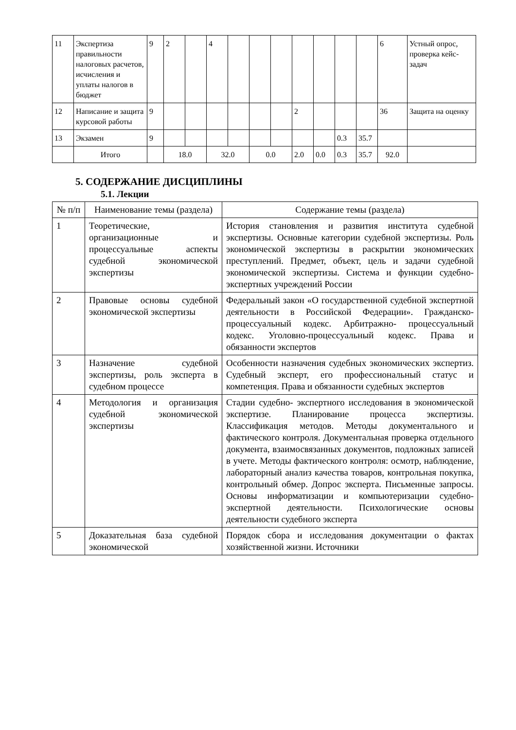| 11 | Экспертиза правильности налоговых расчетов, исчисления и уплаты налогов в бюджет | 9 | 2 | | 4 | | | | | | | | 6 | Устный опрос, проверка кейс-задач |
| 12 | Написание и защита курсовой работы | 9 | | | | | | | 2 | | | | 36 | Защита на оценку |
| 13 | Экзамен | 9 | | | | | | | | | 0.3 | 35.7 | | |
| | Итого | | 18.0 | | 32.0 | | 0.0 | | 2.0 | 0.0 | 0.3 | 35.7 | 92.0 | |
5. СОДЕРЖАНИЕ ДИСЦИПЛИНЫ
5.1. Лекции
| № п/п | Наименование темы (раздела) | Содержание темы (раздела) |
| --- | --- | --- |
| 1 | Теоретические, организационные и процессуальные аспекты судебной экономической экспертизы | История становления и развития института судебной экспертизы. Основные категории судебной экспертизы. Роль экономической экспертизы в раскрытии экономических преступлений. Предмет, объект, цель и задачи судебной экономической экспертизы. Система и функции судебно-экспертных учреждений России |
| 2 | Правовые основы судебной экономической экспертизы | Федеральный закон «О государственной судебной экспертной деятельности в Российской Федерации». Гражданско- процессуальный кодекс. Арбитражно- процессуальный кодекс. Уголовно-процессуальный кодекс. Права и обязанности экспертов |
| 3 | Назначение судебной экспертизы, роль эксперта в судебном процессе | Особенности назначения судебных экономических экспертиз. Судебный эксперт, его профессиональный статус и компетенция. Права и обязанности судебных экспертов |
| 4 | Методология и организация судебной экономической экспертизы | Стадии судебно- экспертного исследования в экономической экспертизе. Планирование процесса экспертизы. Классификация методов. Методы документального и фактического контроля. Документальная проверка отдельного документа, взаимосвязанных документов, подложных записей в учете. Методы фактического контроля: осмотр, наблюдение, лабораторный анализ качества товаров, контрольная покупка, контрольный обмер. Допрос эксперта. Письменные запросы. Основы информатизации и компьютеризации судебно- экспертной деятельности. Психологические основы деятельности судебного эксперта |
| 5 | Доказательная база судебной экономической | Порядок сбора и исследования документации о фактах хозяйственной жизни. Источники |